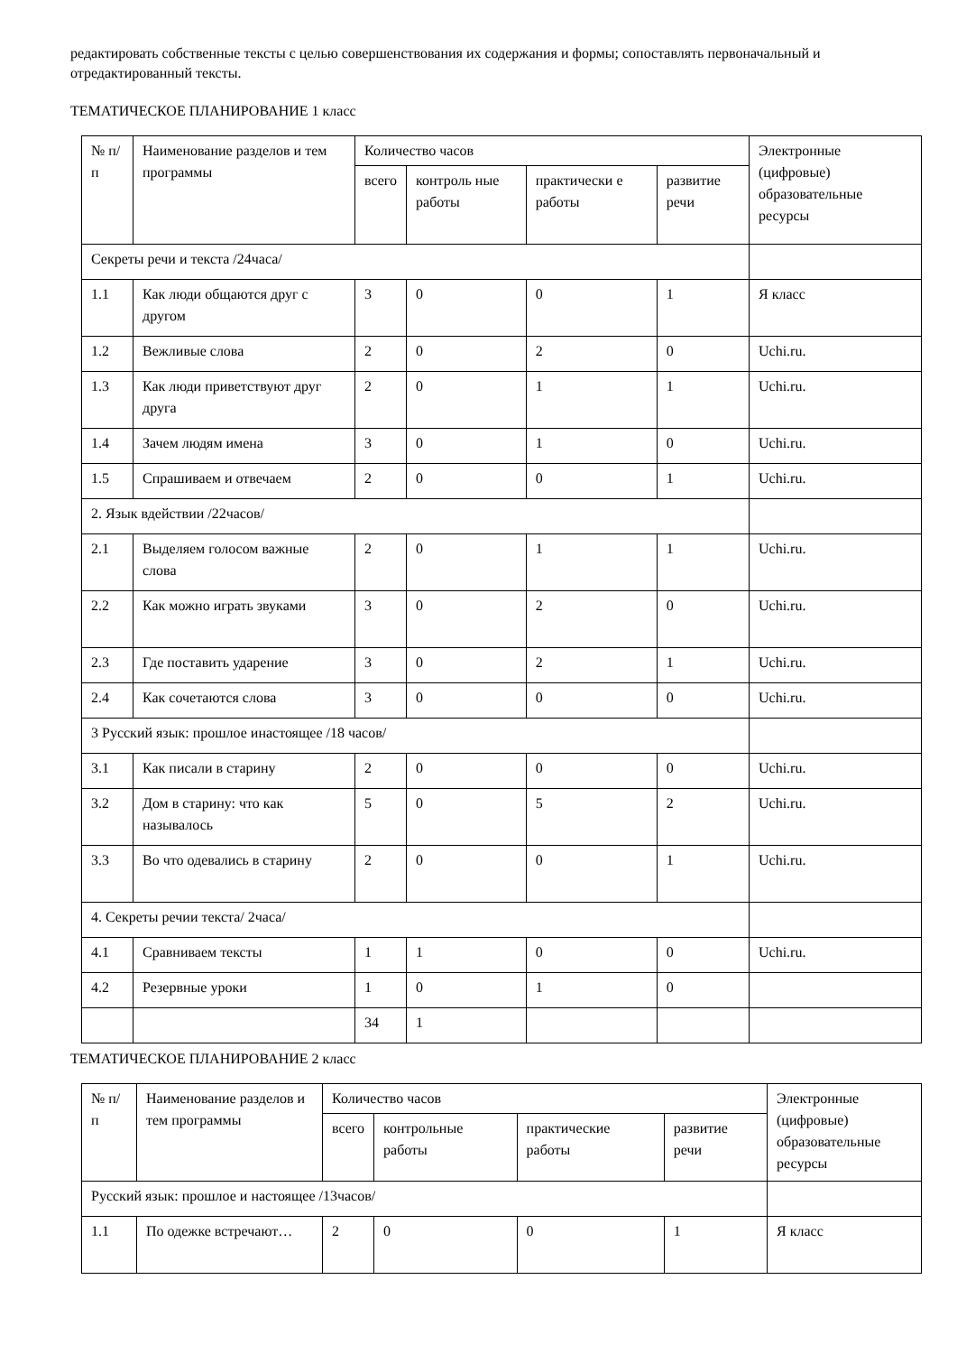редактировать собственные тексты с целью совершенствования их содержания и формы; сопоставлять первоначальный и отредактированный тексты.
ТЕМАТИЧЕСКОЕ ПЛАНИРОВАНИЕ 1 класс
| № п/п | Наименование разделов и тем программы | Количество часов | | | | Электронные (цифровые) образовательные ресурсы |
| --- | --- | --- | --- | --- | --- | --- |
| | | всего | контроль ные работы | практически е работы | развитие речи | |
| Секреты речи и текста /24часа/ | | | | | | |
| 1.1 | Как люди общаются друг с другом | 3 | 0 | 0 | 1 | Я класс |
| 1.2 | Вежливые слова | 2 | 0 | 2 | 0 | Uchi.ru. |
| 1.3 | Как люди приветствуют друг друга | 2 | 0 | 1 | 1 | Uchi.ru. |
| 1.4 | Зачем людям имена | 3 | 0 | 1 | 0 | Uchi.ru. |
| 1.5 | Спрашиваем и отвечаем | 2 | 0 | 0 | 1 | Uchi.ru. |
| 2. Язык вдействии /22часов/ | | | | | | |
| 2.1 | Выделяем голосом важные слова | 2 | 0 | 1 | 1 | Uchi.ru. |
| 2.2 | Как можно играть звуками | 3 | 0 | 2 | 0 | Uchi.ru. |
| 2.3 | Где поставить ударение | 3 | 0 | 2 | 1 | Uchi.ru. |
| 2.4 | Как сочетаются слова | 3 | 0 | 0 | 0 | Uchi.ru. |
| 3 Русский язык: прошлое инастоящее /18 часов/ | | | | | | |
| 3.1 | Как писали в старину | 2 | 0 | 0 | 0 | Uchi.ru. |
| 3.2 | Дом в старину: что как называлось | 5 | 0 | 5 | 2 | Uchi.ru. |
| 3.3 | Во что одевались в старину | 2 | 0 | 0 | 1 | Uchi.ru. |
| 4. Секреты речии текста/ 2часа/ | | | | | | |
| 4.1 | Сравниваем тексты | 1 | 1 | 0 | 0 | Uchi.ru. |
| 4.2 | Резервные уроки | 1 | 0 | 1 | 0 | |
| | | 34 | 1 | | | |
ТЕМАТИЧЕСКОЕ ПЛАНИРОВАНИЕ 2 класс
| № п/п | Наименование разделов и тем программы | Количество часов | | | | Электронные (цифровые) образовательные ресурсы |
| --- | --- | --- | --- | --- | --- | --- |
| | | всего | контрольные работы | практические работы | развитие речи | |
| Русский язык: прошлое и настоящее /13часов/ | | | | | | |
| 1.1 | По одежке встречают… | 2 | 0 | 0 | 1 | Я класс |